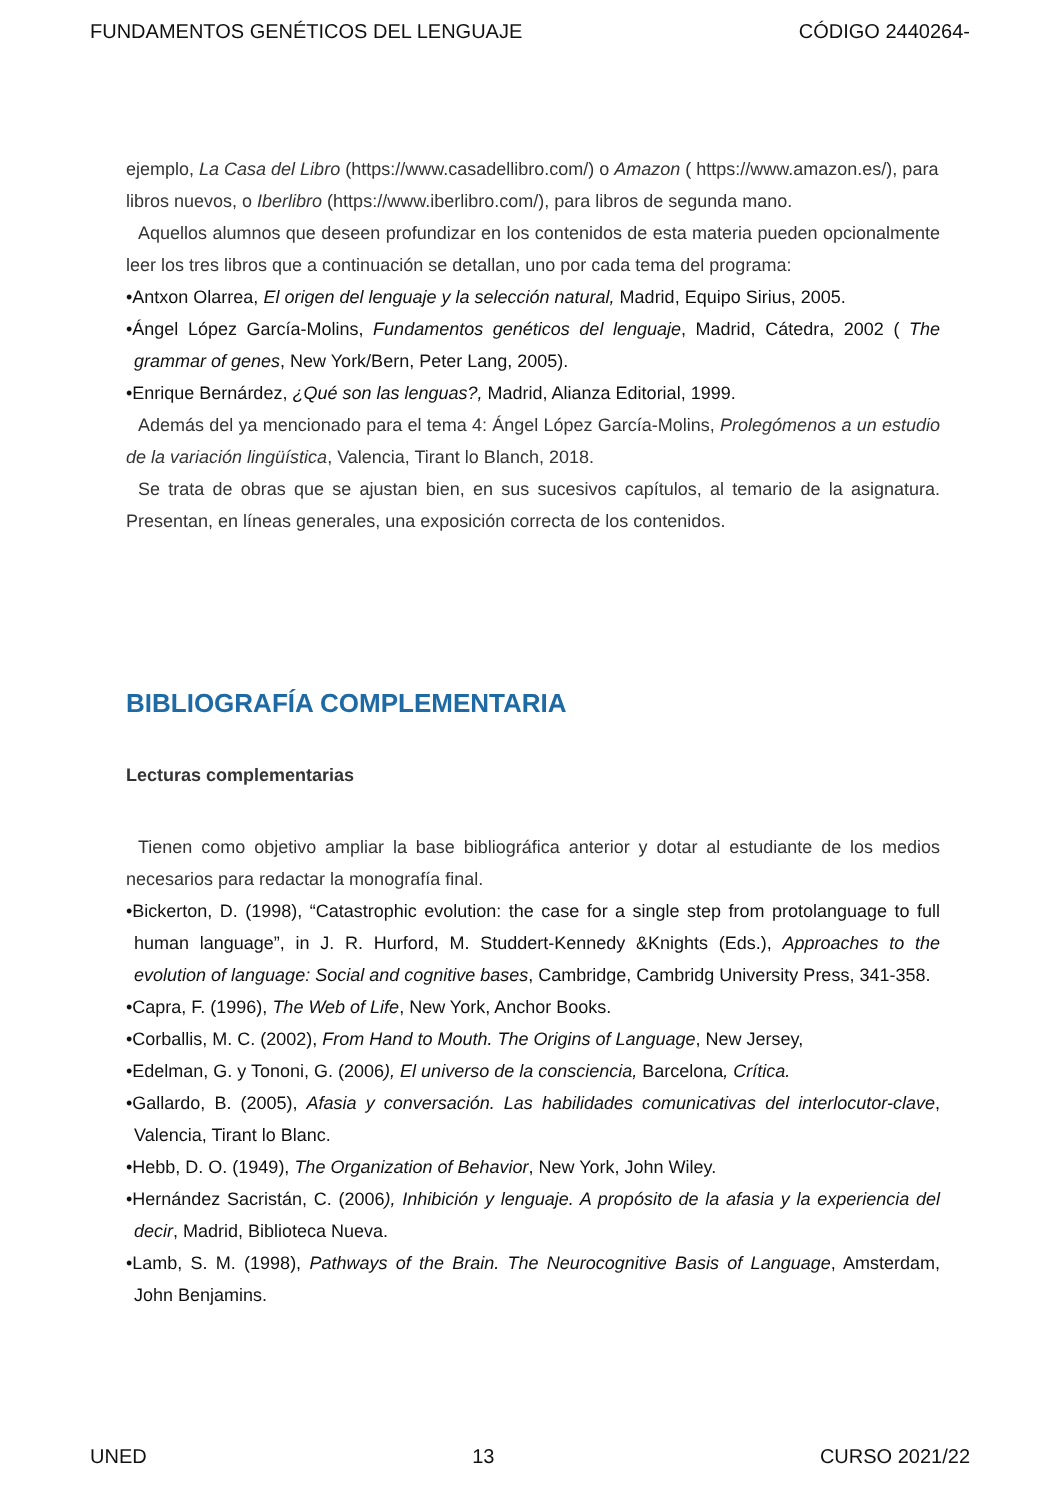FUNDAMENTOS GENÉTICOS DEL LENGUAJE CÓDIGO 2440264-
ejemplo, La Casa del Libro (https://www.casadellibro.com/) o Amazon ( https://www.amazon.es/), para libros nuevos, o Iberlibro (https://www.iberlibro.com/), para libros de segunda mano.
Aquellos alumnos que deseen profundizar en los contenidos de esta materia pueden opcionalmente leer los tres libros que a continuación se detallan, uno por cada tema del programa:
•Antxon Olarrea, El origen del lenguaje y la selección natural, Madrid, Equipo Sirius, 2005.
•Ángel López García-Molins, Fundamentos genéticos del lenguaje, Madrid, Cátedra, 2002 ( The grammar of genes, New York/Bern, Peter Lang, 2005).
•Enrique Bernárdez, ¿Qué son las lenguas?, Madrid, Alianza Editorial, 1999.
Además del ya mencionado para el tema 4: Ángel López García-Molins, Prolegómenos a un estudio de la variación lingüística, Valencia, Tirant lo Blanch, 2018.
Se trata de obras que se ajustan bien, en sus sucesivos capítulos, al temario de la asignatura. Presentan, en líneas generales, una exposición correcta de los contenidos.
BIBLIOGRAFÍA COMPLEMENTARIA
Lecturas complementarias
Tienen como objetivo ampliar la base bibliográfica anterior y dotar al estudiante de los medios necesarios para redactar la monografía final.
•Bickerton, D. (1998), “Catastrophic evolution: the case for a single step from protolanguage to full human language”, in J. R. Hurford, M. Studdert-Kennedy &Knights (Eds.), Approaches to the evolution of language: Social and cognitive bases, Cambridge, Cambridg University Press, 341-358.
•Capra, F. (1996), The Web of Life, New York, Anchor Books.
•Corballis, M. C. (2002), From Hand to Mouth. The Origins of Language, New Jersey,
•Edelman, G. y Tononi, G. (2006), El universo de la consciencia, Barcelona, Crítica.
•Gallardo, B. (2005), Afasia y conversación. Las habilidades comunicativas del interlocutor-clave, Valencia, Tirant lo Blanc.
•Hebb, D. O. (1949), The Organization of Behavior, New York, John Wiley.
•Hernández Sacristán, C. (2006), Inhibición y lenguaje. A propósito de la afasia y la experiencia del decir, Madrid, Biblioteca Nueva.
•Lamb, S. M. (1998), Pathways of the Brain. The Neurocognitive Basis of Language, Amsterdam, John Benjamins.
UNED 13 CURSO 2021/22